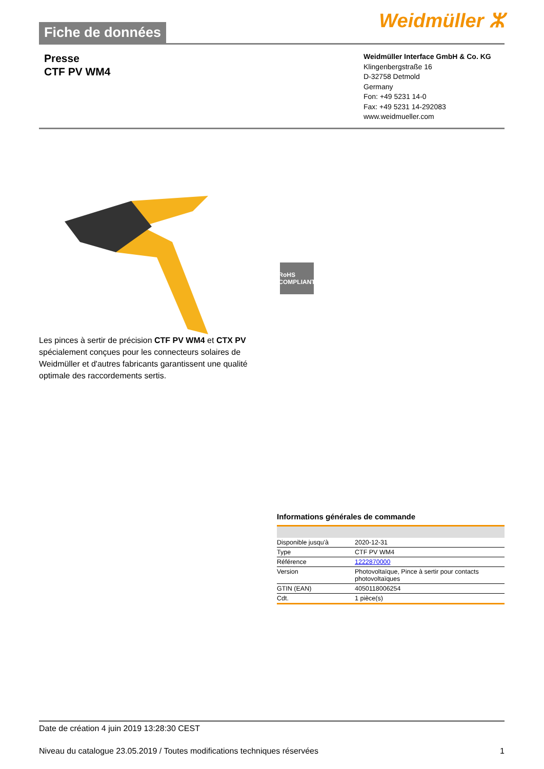Fiche de données
Weidmüller ⵣ
Presse
CTF PV WM4
Weidmüller Interface GmbH & Co. KG
Klingenbergstraße 16
D-32758 Detmold
Germany
Fon: +49 5231 14-0
Fax: +49 5231 14-292083
www.weidmueller.com
RoHS
COMPLIANT
Les pinces à sertir de précision CTF PV WM4 et CTX PV spécialement conçues pour les connecteurs solaires de Weidmüller et d'autres fabricants garantissent une qualité optimale des raccordements sertis.
Informations générales de commande
| Disponible jusqu'à | 2020-12-31 |
| Type | CTF PV WM4 |
| Référence | 1222870000 |
| Version | Photovoltaïque, Pince à sertir pour contacts photovoltaïques |
| GTIN (EAN) | 4050118006254 |
| Cdt. | 1 pièce(s) |
Date de création 4 juin 2019 13:28:30 CEST
Niveau du catalogue 23.05.2019 / Toutes modifications techniques réservées 1